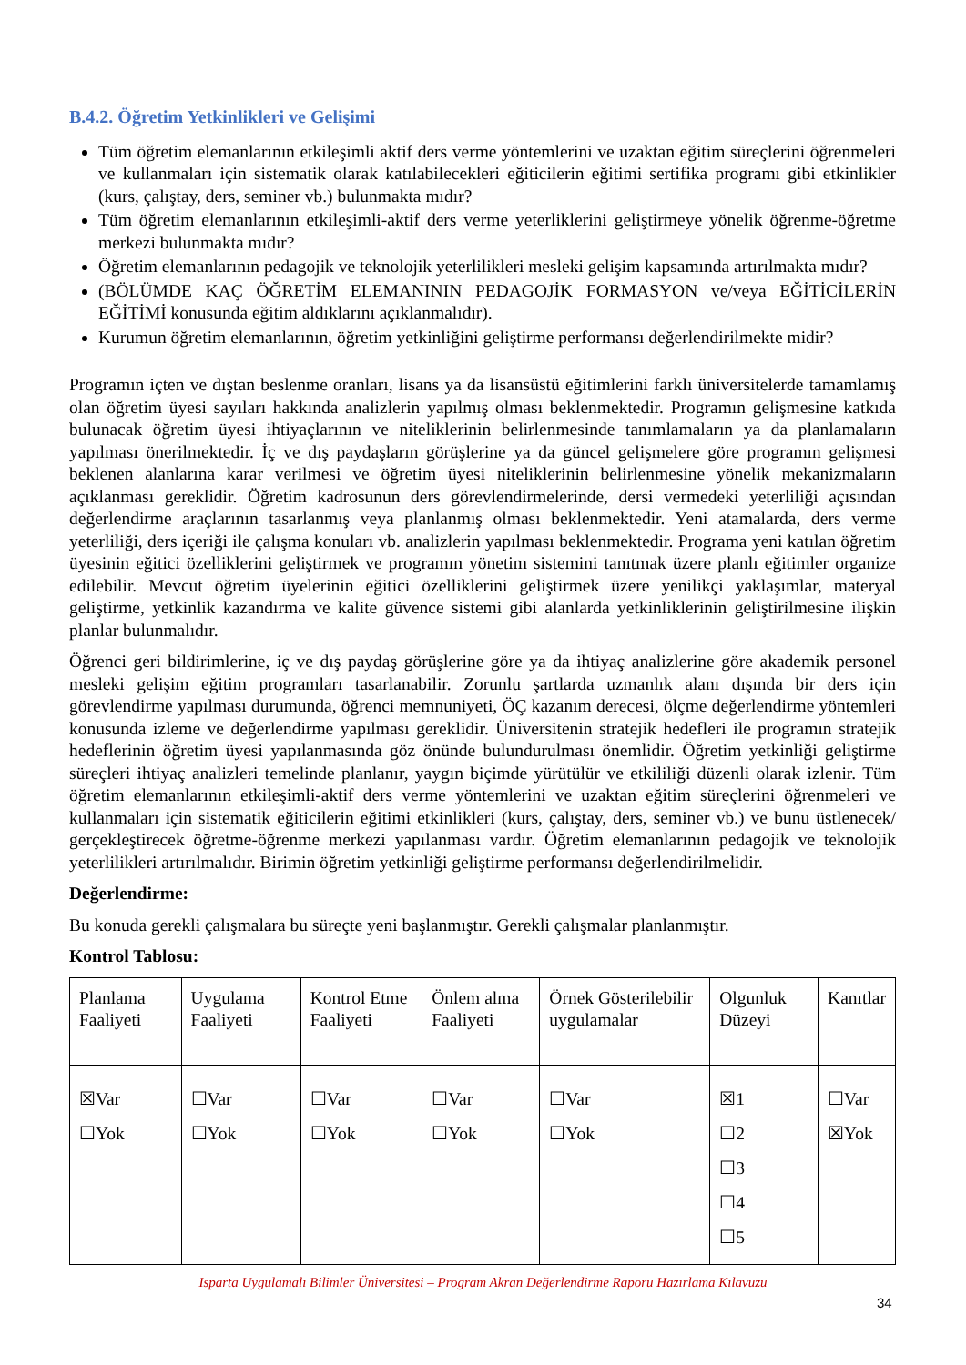B.4.2. Öğretim Yetkinlikleri ve Gelişimi
Tüm öğretim elemanlarının etkileşimli aktif ders verme yöntemlerini ve uzaktan eğitim süreçlerini öğrenmeleri ve kullanmaları için sistematik olarak katılabilecekleri eğiticilerin eğitimi sertifika programı gibi etkinlikler (kurs, çalıştay, ders, seminer vb.) bulunmakta mıdır?
Tüm öğretim elemanlarının etkileşimli-aktif ders verme yeterliklerini geliştirmeye yönelik öğrenme-öğretme merkezi bulunmakta mıdır?
Öğretim elemanlarının pedagojik ve teknolojik yeterlilikleri mesleki gelişim kapsamında artırılmakta mıdır?
(BÖLÜMDE KAÇ ÖĞRETİM ELEMANININ PEDAGOJİK FORMASYON ve/veya EĞİTİCİLERİN EĞİTİMİ konusunda eğitim aldıklarını açıklanmalıdır).
Kurumun öğretim elemanlarının, öğretim yetkinliğini geliştirme performansı değerlendirilmekte midir?
Programın içten ve dıştan beslenme oranları, lisans ya da lisansüstü eğitimlerini farklı üniversitelerde tamamlamış olan öğretim üyesi sayıları hakkında analizlerin yapılmış olması beklenmektedir. Programın gelişmesine katkıda bulunacak öğretim üyesi ihtiyaçlarının ve niteliklerinin belirlenmesinde tanımlamaların ya da planlamaların yapılması önerilmektedir. İç ve dış paydaşların görüşlerine ya da güncel gelişmelere göre programın gelişmesi beklenen alanlarına karar verilmesi ve öğretim üyesi niteliklerinin belirlenmesine yönelik mekanizmaların açıklanması gereklidir. Öğretim kadrosunun ders görevlendirmelerinde, dersi vermedeki yeterliliği açısından değerlendirme araçlarının tasarlanmış veya planlanmış olması beklenmektedir. Yeni atamalarda, ders verme yeterliliği, ders içeriği ile çalışma konuları vb. analizlerin yapılması beklenmektedir. Programa yeni katılan öğretim üyesinin eğitici özelliklerini geliştirmek ve programın yönetim sistemini tanıtmak üzere planlı eğitimler organize edilebilir. Mevcut öğretim üyelerinin eğitici özelliklerini geliştirmek üzere yenilikçi yaklaşımlar, materyal geliştirme, yetkinlik kazandırma ve kalite güvence sistemi gibi alanlarda yetkinliklerinin geliştirilmesine ilişkin planlar bulunmalıdır.
Öğrenci geri bildirimlerine, iç ve dış paydaş görüşlerine göre ya da ihtiyaç analizlerine göre akademik personel mesleki gelişim eğitim programları tasarlanabilir. Zorunlu şartlarda uzmanlık alanı dışında bir ders için görevlendirme yapılması durumunda, öğrenci memnuniyeti, ÖÇ kazanım derecesi, ölçme değerlendirme yöntemleri konusunda izleme ve değerlendirme yapılması gereklidir. Üniversitenin stratejik hedefleri ile programın stratejik hedeflerinin öğretim üyesi yapılanmasında göz önünde bulundurulması önemlidir. Öğretim yetkinliği geliştirme süreçleri ihtiyaç analizleri temelinde planlanır, yaygın biçimde yürütülür ve etkililiği düzenli olarak izlenir. Tüm öğretim elemanlarının etkileşimli-aktif ders verme yöntemlerini ve uzaktan eğitim süreçlerini öğrenmeleri ve kullanmaları için sistematik eğiticilerin eğitimi etkinlikleri (kurs, çalıştay, ders, seminer vb.) ve bunu üstlenecek/ gerçekleştirecek öğretme-öğrenme merkezi yapılanması vardır. Öğretim elemanlarının pedagojik ve teknolojik yeterlilikleri artırılmalıdır. Birimin öğretim yetkinliği geliştirme performansı değerlendirilmelidir.
Değerlendirme:
Bu konuda gerekli çalışmalara bu süreçte yeni başlanmıştır. Gerekli çalışmalar planlanmıştır.
Kontrol Tablosu:
| Planlama Faaliyeti | Uygulama Faaliyeti | Kontrol Etme Faaliyeti | Önlem alma Faaliyeti | Örnek Gösterilebilir uygulamalar | Olgunluk Düzeyi | Kanıtlar |
| ☒Var ☐Yok | ☐Var ☐Yok | ☐Var ☐Yok | ☐Var ☐Yok | ☐Var ☐Yok | ☒1 ☐2 ☐3 ☐4 ☐5 | ☐Var ☒Yok |
Isparta Uygulamalı Bilimler Üniversitesi – Program Akran Değerlendirme Raporu Hazırlama Kılavuzu
34